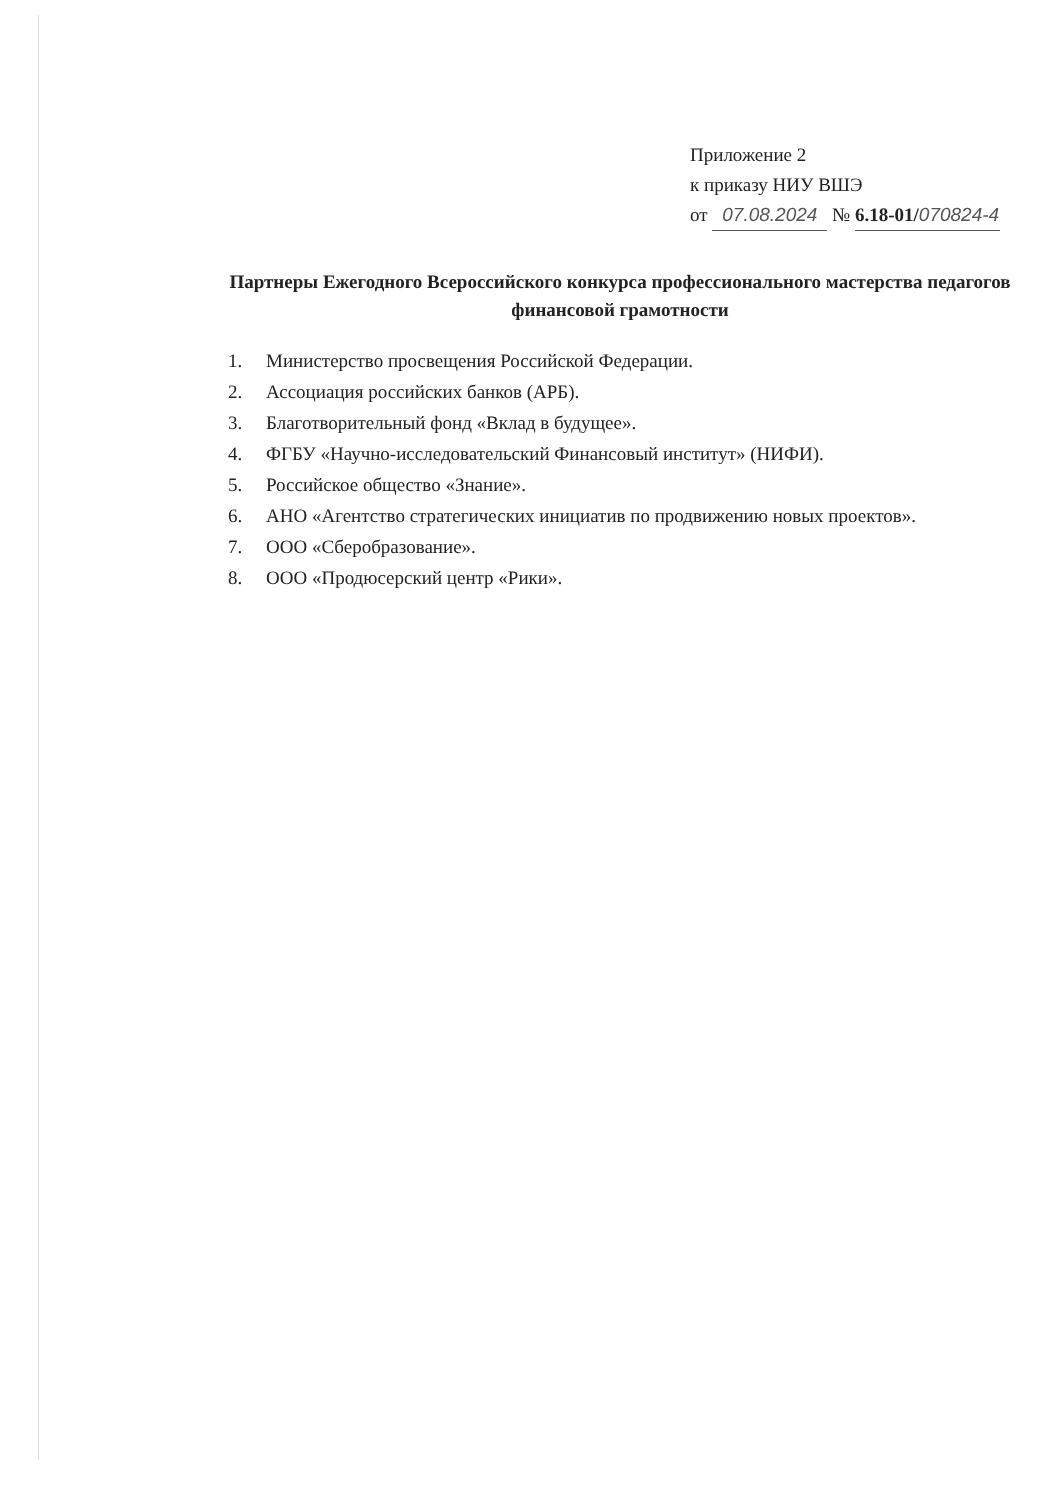Приложение 2
к приказу НИУ ВШЭ
от 07.08.2024 № 6.18-01/070824-4
Партнеры Ежегодного Всероссийского конкурса профессионального мастерства педагогов финансовой грамотности
1. Министерство просвещения Российской Федерации.
2. Ассоциация российских банков (АРБ).
3. Благотворительный фонд «Вклад в будущее».
4. ФГБУ «Научно-исследовательский Финансовый институт» (НИФИ).
5. Российское общество «Знание».
6. АНО «Агентство стратегических инициатив по продвижению новых проектов».
7. ООО «Сберобразование».
8. ООО «Продюсерский центр «Рики».